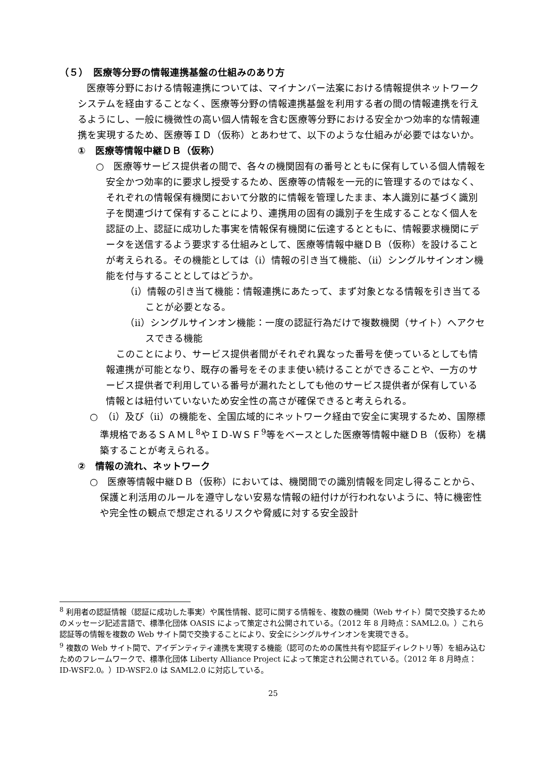（５）　医療等分野の情報連携基盤の仕組みのあり方
医療等分野における情報連携については、マイナンバー法案における情報提供ネットワークシステムを経由することなく、医療等分野の情報連携基盤を利用する者の間の情報連携を行えるようにし、一般に機微性の高い個人情報を含む医療等分野における安全かつ効率的な情報連携を実現するため、医療等ＩＤ（仮称）とあわせて、以下のような仕組みが必要ではないか。
①　医療等情報中継ＤＢ（仮称）
○　医療等サービス提供者の間で、各々の機関固有の番号とともに保有している個人情報を安全かつ効率的に要求し授受するため、医療等の情報を一元的に管理するのではなく、それぞれの情報保有機関において分散的に情報を管理したまま、本人識別に基づく識別子を関連づけて保有することにより、連携用の固有の識別子を生成することなく個人を認証の上、認証に成功した事実を情報保有機関に伝達するとともに、情報要求機関にデータを送信するよう要求する仕組みとして、医療等情報中継ＤＢ（仮称）を設けることが考えられる。その機能としては（ⅰ）情報の引き当て機能、（ⅱ）シングルサインオン機能を付与することとしてはどうか。
（ⅰ）情報の引き当て機能：情報連携にあたって、まず対象となる情報を引き当てることが必要となる。
（ⅱ）シングルサインオン機能：一度の認証行為だけで複数機関（サイト）へアクセスできる機能
このことにより、サービス提供者間がそれぞれ異なった番号を使っているとしても情報連携が可能となり、既存の番号をそのまま使い続けることができることや、一方のサービス提供者で利用している番号が漏れたとしても他のサービス提供者が保有している情報とは紐付いていないため安全性の高さが確保できると考えられる。
○　（ⅰ）及び（ⅱ）の機能を、全国広域的にネットワーク経由で安全に実現するため、国際標準規格であるＳＡＭＬ<sup>8</sup>やＩＤ-ＷＳＦ<sup>9</sup>等をベースとした医療等情報中継ＤＢ（仮称）を構築することが考えられる。
②　情報の流れ、ネットワーク
○　医療等情報中継ＤＢ（仮称）においては、機関間での識別情報を同定し得ることから、保護と利活用のルールを遵守しない安易な情報の紐付けが行われないように、特に機密性や完全性の観点で想定されるリスクや脅威に対する安全設計
<sup>8</sup> 利用者の認証情報（認証に成功した事実）や属性情報、認可に関する情報を、複数の機関（Web サイト）間で交換するためのメッセージ記述言語で、標準化団体 OASIS によって策定され公開されている。（2012 年 8 月時点：SAML2.0。）これら認証等の情報を複数の Web サイト間で交換することにより、安全にシングルサインオンを実現できる。
<sup>9</sup> 複数の Web サイト間で、アイデンティティ連携を実現する機能（認可のための属性共有や認証ディレクトリ等）を組み込むためのフレームワークで、標準化団体 Liberty Alliance Project によって策定され公開されている。（2012 年 8 月時点：ID-WSF2.0。）ID-WSF2.0 は SAML2.0 に対応している。
25